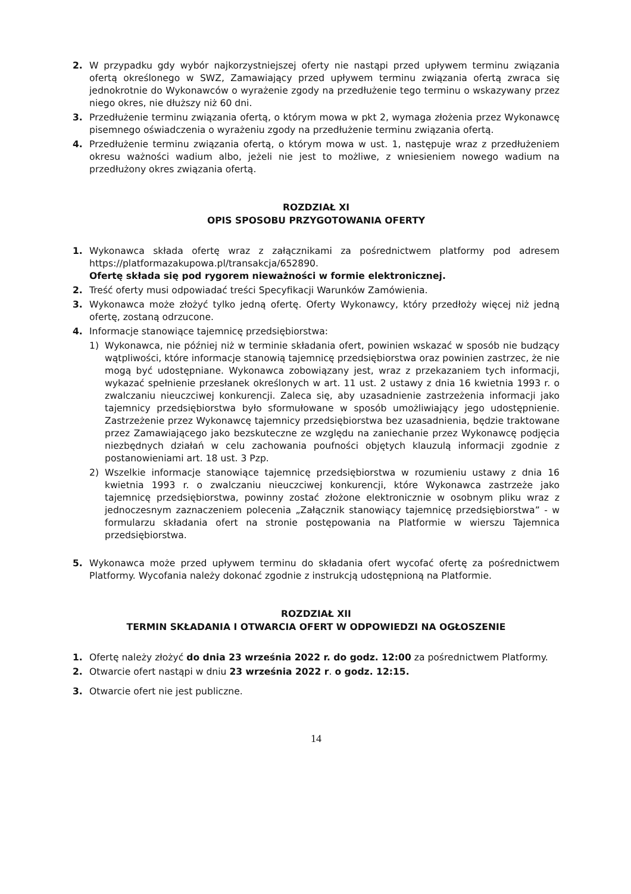2. W przypadku gdy wybór najkorzystniejszej oferty nie nastąpi przed upływem terminu związania ofertą określonego w SWZ, Zamawiający przed upływem terminu związania ofertą zwraca się jednokrotnie do Wykonawców o wyrażenie zgody na przedłużenie tego terminu o wskazywany przez niego okres, nie dłuższy niż 60 dni.
3. Przedłużenie terminu związania ofertą, o którym mowa w pkt 2, wymaga złożenia przez Wykonawcę pisemnego oświadczenia o wyrażeniu zgody na przedłużenie terminu związania ofertą.
4. Przedłużenie terminu związania ofertą, o którym mowa w ust. 1, następuje wraz z przedłużeniem okresu ważności wadium albo, jeżeli nie jest to możliwe, z wniesieniem nowego wadium na przedłużony okres związania ofertą.
ROZDZIAŁ XI
OPIS SPOSOBU PRZYGOTOWANIA OFERTY
1. Wykonawca składa ofertę wraz z załącznikami za pośrednictwem platformy pod adresem https://platformazakupowa.pl/transakcja/652890.
Ofertę składa się pod rygorem nieważności w formie elektronicznej.
2. Treść oferty musi odpowiadać treści Specyfikacji Warunków Zamówienia.
3. Wykonawca może złożyć tylko jedną ofertę. Oferty Wykonawcy, który przedłoży więcej niż jedną ofertę, zostaną odrzucone.
4. Informacje stanowiące tajemnicę przedsiębiorstwa:
1) Wykonawca, nie później niż w terminie składania ofert, powinien wskazać w sposób nie budzący wątpliwości, które informacje stanowią tajemnicę przedsiębiorstwa oraz powinien zastrzec, że nie mogą być udostępniane. Wykonawca zobowiązany jest, wraz z przekazaniem tych informacji, wykazać spełnienie przesłanek określonych w art. 11 ust. 2 ustawy z dnia 16 kwietnia 1993 r. o zwalczaniu nieuczciwej konkurencji. Zaleca się, aby uzasadnienie zastrzeżenia informacji jako tajemnicy przedsiębiorstwa było sformułowane w sposób umożliwiający jego udostępnienie. Zastrzeżenie przez Wykonawcę tajemnicy przedsiębiorstwa bez uzasadnienia, będzie traktowane przez Zamawiającego jako bezskuteczne ze względu na zaniechanie przez Wykonawcę podjęcia niezbędnych działań w celu zachowania poufności objętych klauzulą informacji zgodnie z postanowieniami art. 18 ust. 3 Pzp.
2) Wszelkie informacje stanowiące tajemnicę przedsiębiorstwa w rozumieniu ustawy z dnia 16 kwietnia 1993 r. o zwalczaniu nieuczciwej konkurencji, które Wykonawca zastrzeże jako tajemnicę przedsiębiorstwa, powinny zostać złożone elektronicznie w osobnym pliku wraz z jednoczesnym zaznaczeniem polecenia „Załącznik stanowiący tajemnicę przedsiębiorstwa” - w formularzu składania ofert na stronie postępowania na Platformie w wierszu Tajemnica przedsiębiorstwa.
5. Wykonawca może przed upływem terminu do składania ofert wycofać ofertę za pośrednictwem Platformy. Wycofania należy dokonać zgodnie z instrukcją udostępnioną na Platformie.
ROZDZIAŁ XII
TERMIN SKŁADANIA I OTWARCIA OFERT W ODPOWIEDZI NA OGŁOSZENIE
1. Ofertę należy złożyć do dnia 23 września 2022 r. do godz. 12:00 za pośrednictwem Platformy.
2. Otwarcie ofert nastąpi w dniu 23 września 2022 r. o godz. 12:15.
3. Otwarcie ofert nie jest publiczne.
14